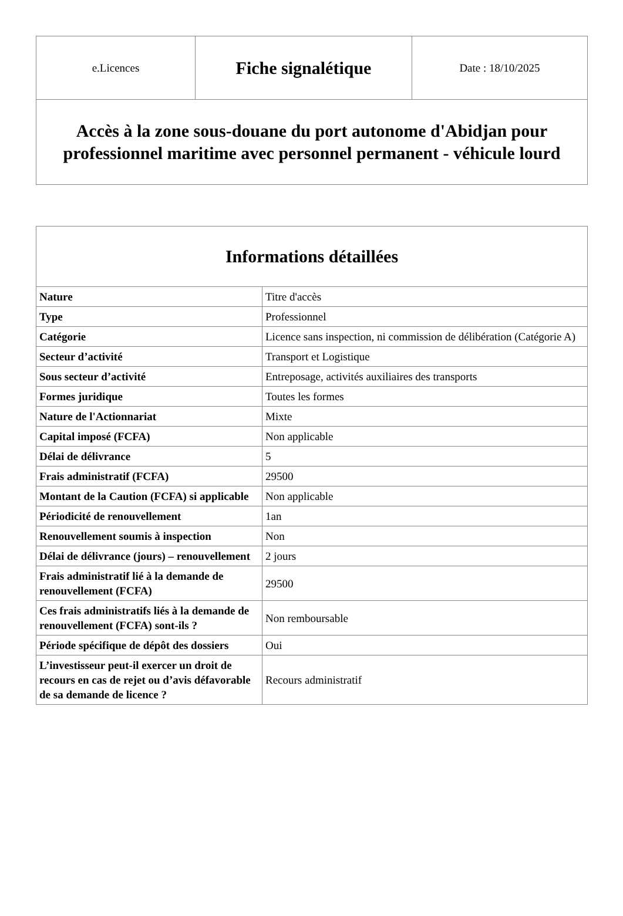| e.Licences | Fiche signalétique | Date : 18/10/2025 |
| Accès à la zone sous-douane du port autonome d'Abidjan pour professionnel maritime avec personnel permanent - véhicule lourd | | |
| Informations détaillées | |
| --- | --- |
| Nature | Titre d'accès |
| Type | Professionnel |
| Catégorie | Licence sans inspection, ni commission de délibération (Catégorie A) |
| Secteur d’activité | Transport et Logistique |
| Sous secteur d’activité | Entreposage, activités auxiliaires des transports |
| Formes juridique | Toutes les formes |
| Nature de l'Actionnariat | Mixte |
| Capital imposé (FCFA) | Non applicable |
| Délai de délivrance | 5 |
| Frais administratif (FCFA) | 29500 |
| Montant de la Caution (FCFA) si applicable | Non applicable |
| Périodicité de renouvellement | 1an |
| Renouvellement soumis à inspection | Non |
| Délai de délivrance (jours) – renouvellement | 2 jours |
| Frais administratif lié à la demande de renouvellement (FCFA) | 29500 |
| Ces frais administratifs liés à la demande de renouvellement (FCFA) sont-ils ? | Non remboursable |
| Période spécifique de dépôt des dossiers | Oui |
| L’investisseur peut-il exercer un droit de recours en cas de rejet ou d’avis défavorable de sa demande de licence ? | Recours administratif |